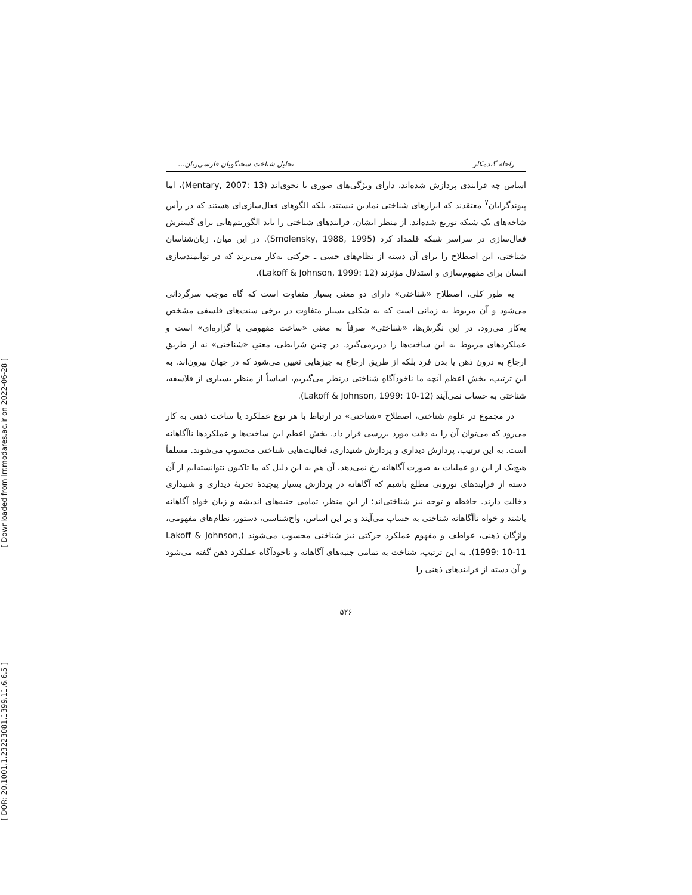[ Downloaded from lrr.modares.ac.ir on 2022-06-28 ]
[ DOR: 20.1001.1.23223081.1399.11.6.6.5 ]
راحله گندمکار تحلیل شناخت سخنگویان فارسی‌زبان...
اساس چه فرایندی پردازش شده‌اند، دارای ویژگی‌های صوری یا نحوی‌اند (Mentary, 2007: 13)، اما پیوندگرایان<sup>۷</sup> معتقدند که ابزارهای شناختی نمادین نیستند، بلکه الگوهای فعال‌سازی‌ای هستند که در رأس شاخه‌های یک شبکه توزیع شده‌اند. از منظر ایشان، فرایندهای شناختی را باید الگوریتم‌هایی برای گسترش فعال‌سازی در سراسر شبکه قلمداد کرد (Smolensky, 1988, 1995). در این میان، زبان‌شناسان شناختی، این اصطلاح را برای آن دسته از نظام‌های حسی ـ حرکتی به‌کار می‌برند که در توانمندسازی انسان برای مفهوم‌سازی و استدلال مؤثرند (Lakoff & Johnson, 1999: 12).
به طور کلی، اصطلاح «شناختی» دارای دو معنی بسیار متفاوت است که گاه موجب سرگردانی می‌شود و آن مربوط به زمانی است که به شکلی بسیار متفاوت در برخی سنت‌های فلسفی مشخص به‌کار می‌رود. در این نگرش‌ها، «شناختی» صرفاً به معنی «ساخت مفهومی یا گزاره‌ای» است و عملکردهای مربوط به این ساخت‌ها را دربرمی‌گیرد. در چنین شرایطی، معنیِ «شناختی» نه از طریق ارجاع به درون ذهن یا بدن فرد بلکه از طریق ارجاع به چیزهایی تعیین می‌شود که در جهان بیرون‌اند. به این ترتیب، بخش اعظم آنچه ما ناخودآگاهِ شناختی درنظر می‌گیریم، اساساً از منظر بسیاری از فلاسفه، شناختی به حساب نمی‌آیند (Lakoff & Johnson, 1999: 10-12).
در مجموع در علوم شناختی، اصطلاح «شناختی» در ارتباط با هر نوع عملکرد یا ساخت ذهنی به کار می‌رود که می‌توان آن را به دقت مورد بررسی قرار داد. بخش اعظم این ساخت‌ها و عملکردها ناآگاهانه است. به این ترتیب، پردازش دیداری و پردازش شنیداری، فعالیت‌هایی شناختی محسوب می‌شوند. مسلماً هیچ‌یک از این دو عملیات به صورت آگاهانه رخ نمی‌دهد، آن هم به این دلیل که ما تاکنون نتوانسته‌ایم از آن دسته از فرایندهای نورونی مطلع باشیم که آگاهانه در پردازش بسیار پیچیدهٔ تجربهٔ دیداری و شنیداری دخالت دارند. حافظه و توجه نیز شناختی‌اند؛ از این منظر، تمامی جنبه‌های اندیشه و زبان خواه آگاهانه باشند و خواه ناآگاهانه شناختی به حساب می‌آیند و بر این اساس، واج‌شناسی، دستور، نظام‌های مفهومی، واژگان ذهنی، عواطف و مفهوم عملکرد حرکتی نیز شناختی محسوب می‌شوند (Lakoff & Johnson, 1999: 10-11). به این ترتیب، شناخت به تمامی جنبه‌های آگاهانه و ناخودآگاه عملکرد ذهن گفته می‌شود و آن دسته از فرایندهای ذهنی را
۵۲۶